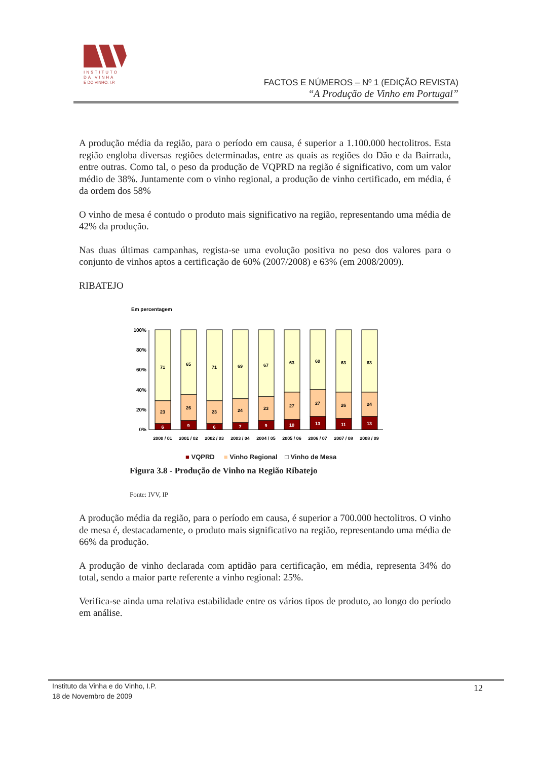INSTITUTO
DA VINHA
E DO VINHO, I.P.
FACTOS E NÚMEROS – Nº 1 (EDIÇÃO REVISTA)
“A Produção de Vinho em Portugal”
A produção média da região, para o período em causa, é superior a 1.100.000 hectolitros. Esta região engloba diversas regiões determinadas, entre as quais as regiões do Dão e da Bairrada, entre outras. Como tal, o peso da produção de VQPRD na região é significativo, com um valor médio de 38%. Juntamente com o vinho regional, a produção de vinho certificado, em média, é da ordem dos 58%
O vinho de mesa é contudo o produto mais significativo na região, representando uma média de 42% da produção.
Nas duas últimas campanhas, regista-se uma evolução positiva no peso dos valores para o conjunto de vinhos aptos a certificação de 60% (2007/2008) e 63% (em 2008/2009).
RIBATEJO
Em percentagem
100%
80%
60%
40%
20%
0%
71
23
6
65
26
9
71
23
6
69
24
7
67
23
9
63
27
10
60
27
13
63
26
11
63
24
13
2000 / 01
2001 / 02
2002 / 03
2003 / 04
2004 / 05
2005 / 06
2006 / 07
2007 / 08
2008 / 09
■ VQPRD ■ Vinho Regional □ Vinho de Mesa
Figura 3.8 - Produção de Vinho na Região Ribatejo
Fonte: IVV, IP
A produção média da região, para o período em causa, é superior a 700.000 hectolitros. O vinho de mesa é, destacadamente, o produto mais significativo na região, representando uma média de 66% da produção.
A produção de vinho declarada com aptidão para certificação, em média, representa 34% do total, sendo a maior parte referente a vinho regional: 25%.
Verifica-se ainda uma relativa estabilidade entre os vários tipos de produto, ao longo do período em análise.
Instituto da Vinha e do Vinho, I.P.
18 de Novembro de 2009
12